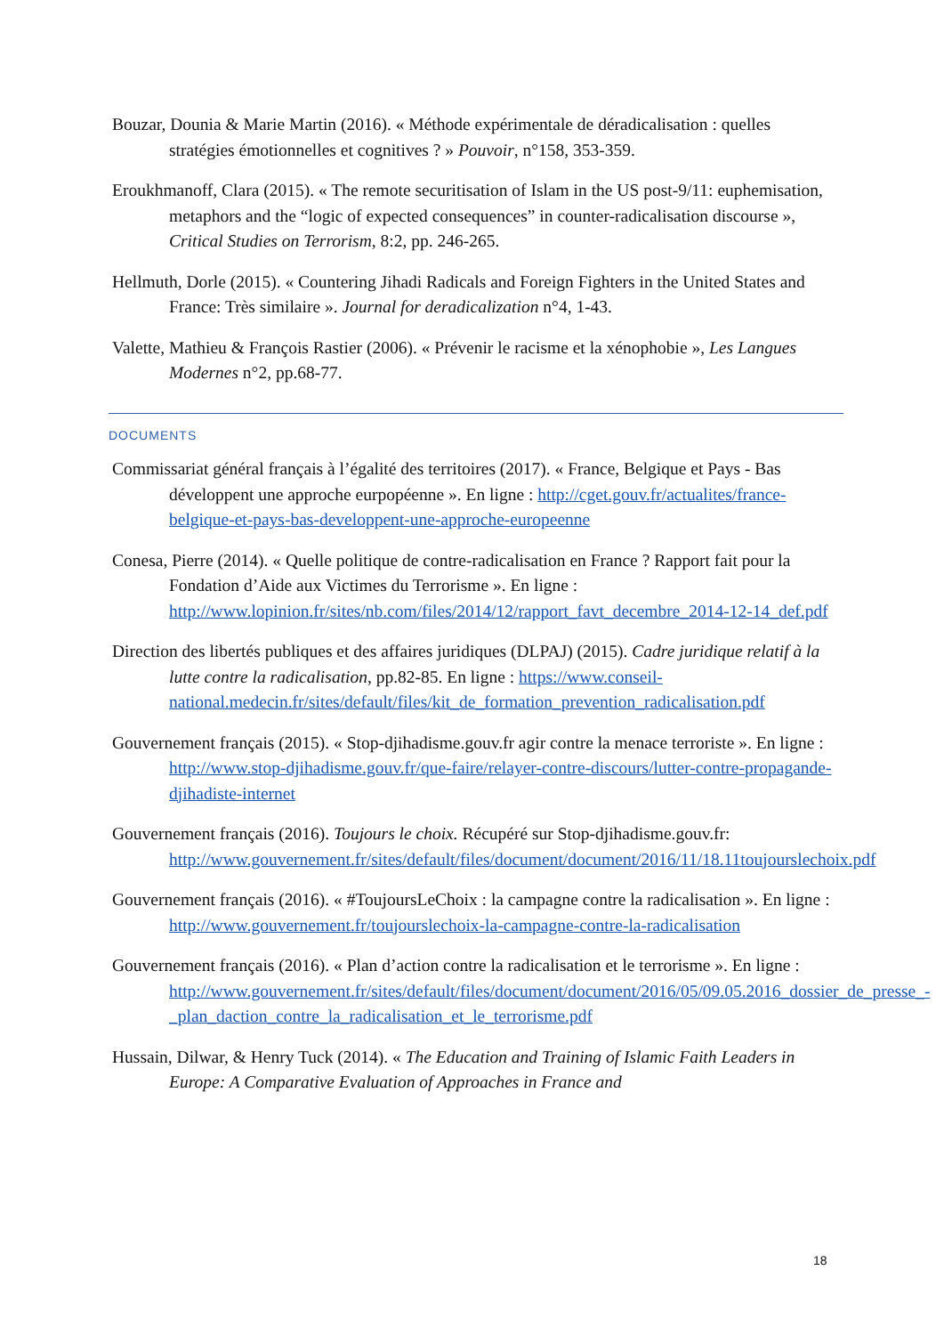Bouzar, Dounia & Marie Martin (2016). « Méthode expérimentale de déradicalisation : quelles stratégies émotionnelles et cognitives ? » Pouvoir, n°158, 353-359.
Eroukhmanoff, Clara (2015). « The remote securitisation of Islam in the US post-9/11: euphemisation, metaphors and the “logic of expected consequences” in counter-radicalisation discourse », Critical Studies on Terrorism, 8:2, pp. 246-265.
Hellmuth, Dorle (2015). « Countering Jihadi Radicals and Foreign Fighters in the United States and France: Très similaire ». Journal for deradicalization n°4, 1-43.
Valette, Mathieu & François Rastier (2006). « Prévenir le racisme et la xénophobie », Les Langues Modernes n°2, pp.68-77.
DOCUMENTS
Commissariat général français à l’égalité des territoires (2017). « France, Belgique et Pays - Bas développent une approche eurpopéenne ». En ligne : http://cget.gouv.fr/actualites/france-belgique-et-pays-bas-developpent-une-approche-europeenne
Conesa, Pierre (2014). « Quelle politique de contre-radicalisation en France ? Rapport fait pour la Fondation d’Aide aux Victimes du Terrorisme ». En ligne : http://www.lopinion.fr/sites/nb.com/files/2014/12/rapport_favt_decembre_2014-12-14_def.pdf
Direction des libertés publiques et des affaires juridiques (DLPAJ) (2015). Cadre juridique relatif à la lutte contre la radicalisation, pp.82-85. En ligne : https://www.conseil-national.medecin.fr/sites/default/files/kit_de_formation_prevention_radicalisation.pdf
Gouvernement français (2015). « Stop-djihadisme.gouv.fr agir contre la menace terroriste ». En ligne : http://www.stop-djihadisme.gouv.fr/que-faire/relayer-contre-discours/lutter-contre-propagande-djihadiste-internet
Gouvernement français (2016). Toujours le choix. Récupéré sur Stop-djihadisme.gouv.fr: http://www.gouvernement.fr/sites/default/files/document/document/2016/11/18.11toujourslechoix.pdf
Gouvernement français (2016). « #ToujoursLeChoix : la campagne contre la radicalisation ». En ligne : http://www.gouvernement.fr/toujourslechoix-la-campagne-contre-la-radicalisation
Gouvernement français (2016). « Plan d’action contre la radicalisation et le terrorisme ». En ligne : http://www.gouvernement.fr/sites/default/files/document/document/2016/05/09.05.2016_dossier_de_presse_-_plan_daction_contre_la_radicalisation_et_le_terrorisme.pdf
Hussain, Dilwar, & Henry Tuck (2014). « The Education and Training of Islamic Faith Leaders in Europe: A Comparative Evaluation of Approaches in France and
18